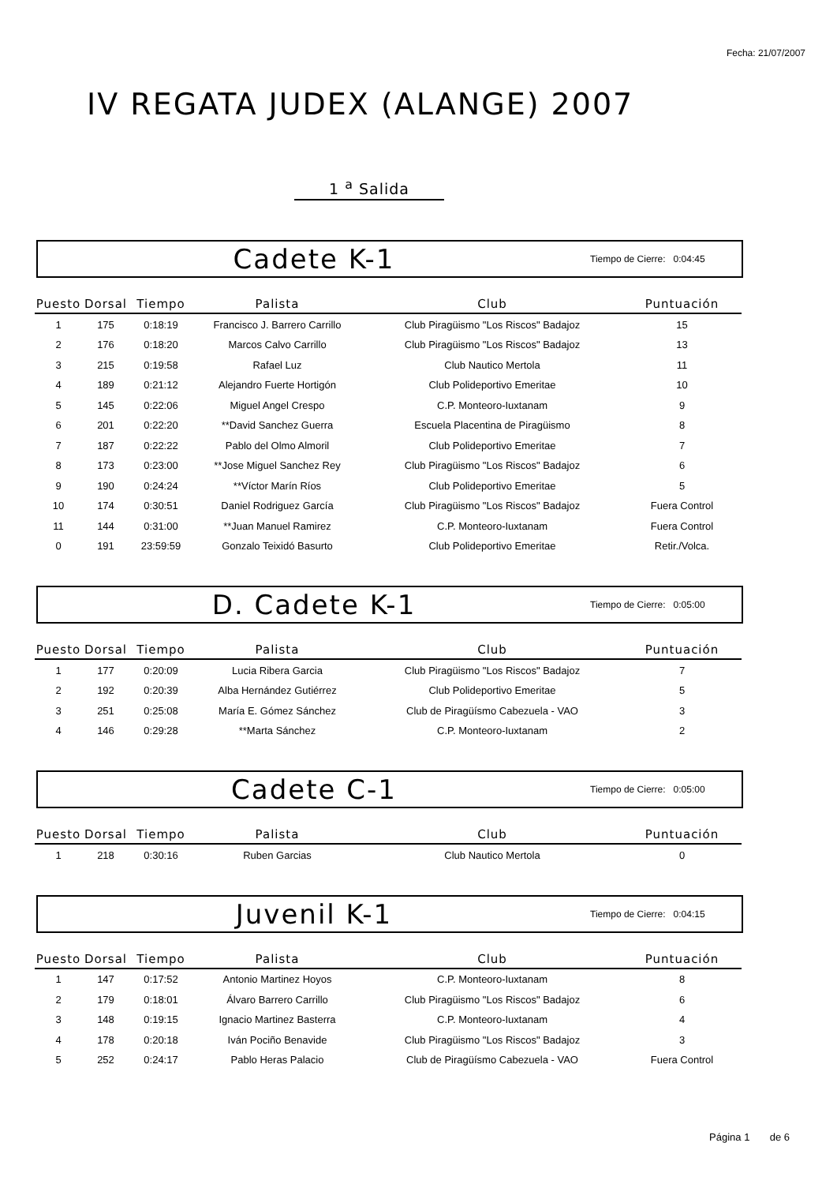Fecha: 21/07/2007
IV REGATA JUDEX (ALANGE) 2007
1 <sup>a</sup> Salida
Cadete K-1
Tiempo de Cierre: 0:04:45
| Puesto | Dorsal | Tiempo | Palista | Club | Puntuación |
| --- | --- | --- | --- | --- | --- |
| 1 | 175 | 0:18:19 | Francisco J. Barrero Carrillo | Club Piragüismo "Los Riscos" Badajoz | 15 |
| 2 | 176 | 0:18:20 | Marcos Calvo Carrillo | Club Piragüismo "Los Riscos" Badajoz | 13 |
| 3 | 215 | 0:19:58 | Rafael Luz | Club Nautico Mertola | 11 |
| 4 | 189 | 0:21:12 | Alejandro Fuerte Hortigón | Club Polideportivo Emeritae | 10 |
| 5 | 145 | 0:22:06 | Miguel Angel Crespo | C.P. Monteoro-Iuxtanam | 9 |
| 6 | 201 | 0:22:20 | **David Sanchez Guerra | Escuela Placentina de Piragüismo | 8 |
| 7 | 187 | 0:22:22 | Pablo del Olmo Almoril | Club Polideportivo Emeritae | 7 |
| 8 | 173 | 0:23:00 | **Jose Miguel Sanchez Rey | Club Piragüismo "Los Riscos" Badajoz | 6 |
| 9 | 190 | 0:24:24 | **Víctor Marín Ríos | Club Polideportivo Emeritae | 5 |
| 10 | 174 | 0:30:51 | Daniel Rodriguez García | Club Piragüismo "Los Riscos" Badajoz | Fuera Control |
| 11 | 144 | 0:31:00 | **Juan Manuel Ramirez | C.P. Monteoro-Iuxtanam | Fuera Control |
| 0 | 191 | 23:59:59 | Gonzalo Teixidó Basurto | Club Polideportivo Emeritae | Retir./Volca. |
D. Cadete K-1
Tiempo de Cierre: 0:05:00
| Puesto | Dorsal | Tiempo | Palista | Club | Puntuación |
| --- | --- | --- | --- | --- | --- |
| 1 | 177 | 0:20:09 | Lucia Ribera Garcia | Club Piragüismo "Los Riscos" Badajoz | 7 |
| 2 | 192 | 0:20:39 | Alba Hernández Gutiérrez | Club Polideportivo Emeritae | 5 |
| 3 | 251 | 0:25:08 | María E. Gómez Sánchez | Club de Piragüísmo Cabezuela - VAO | 3 |
| 4 | 146 | 0:29:28 | **Marta Sánchez | C.P. Monteoro-Iuxtanam | 2 |
Cadete C-1
Tiempo de Cierre: 0:05:00
| Puesto | Dorsal | Tiempo | Palista | Club | Puntuación |
| --- | --- | --- | --- | --- | --- |
| 1 | 218 | 0:30:16 | Ruben Garcias | Club Nautico Mertola | 0 |
Juvenil K-1
Tiempo de Cierre: 0:04:15
| Puesto | Dorsal | Tiempo | Palista | Club | Puntuación |
| --- | --- | --- | --- | --- | --- |
| 1 | 147 | 0:17:52 | Antonio Martinez Hoyos | C.P. Monteoro-Iuxtanam | 8 |
| 2 | 179 | 0:18:01 | Álvaro Barrero Carrillo | Club Piragüismo "Los Riscos" Badajoz | 6 |
| 3 | 148 | 0:19:15 | Ignacio Martinez Basterra | C.P. Monteoro-Iuxtanam | 4 |
| 4 | 178 | 0:20:18 | Iván Pociño Benavide | Club Piragüismo "Los Riscos" Badajoz | 3 |
| 5 | 252 | 0:24:17 | Pablo Heras Palacio | Club de Piragüísmo Cabezuela - VAO | Fuera Control |
Página 1 de 6